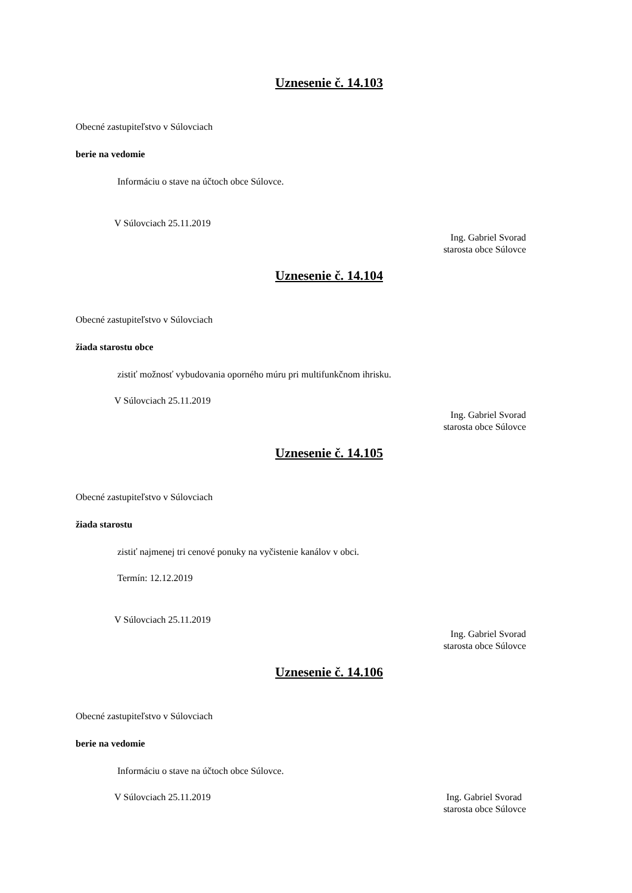Uznesenie č. 14.103
Obecné zastupiteľstvo v Súlovciach
berie na vedomie
Informáciu o stave na účtoch obce Súlovce.
V Súlovciach 25.11.2019
Ing. Gabriel Svorad
starosta obce Súlovce
Uznesenie č. 14.104
Obecné zastupiteľstvo v Súlovciach
žiada starostu obce
zistiť možnosť vybudovania oporného múru pri multifunkčnom ihrisku.
V Súlovciach 25.11.2019
Ing. Gabriel Svorad
starosta obce Súlovce
Uznesenie č. 14.105
Obecné zastupiteľstvo v Súlovciach
žiada starostu
zistiť najmenej tri cenové ponuky na vyčistenie kanálov v obci.
Termín: 12.12.2019
V Súlovciach 25.11.2019
Ing. Gabriel Svorad
starosta obce Súlovce
Uznesenie č. 14.106
Obecné zastupiteľstvo v Súlovciach
berie na vedomie
Informáciu o stave na účtoch obce Súlovce.
V Súlovciach 25.11.2019 Ing. Gabriel Svorad
starosta obce Súlovce